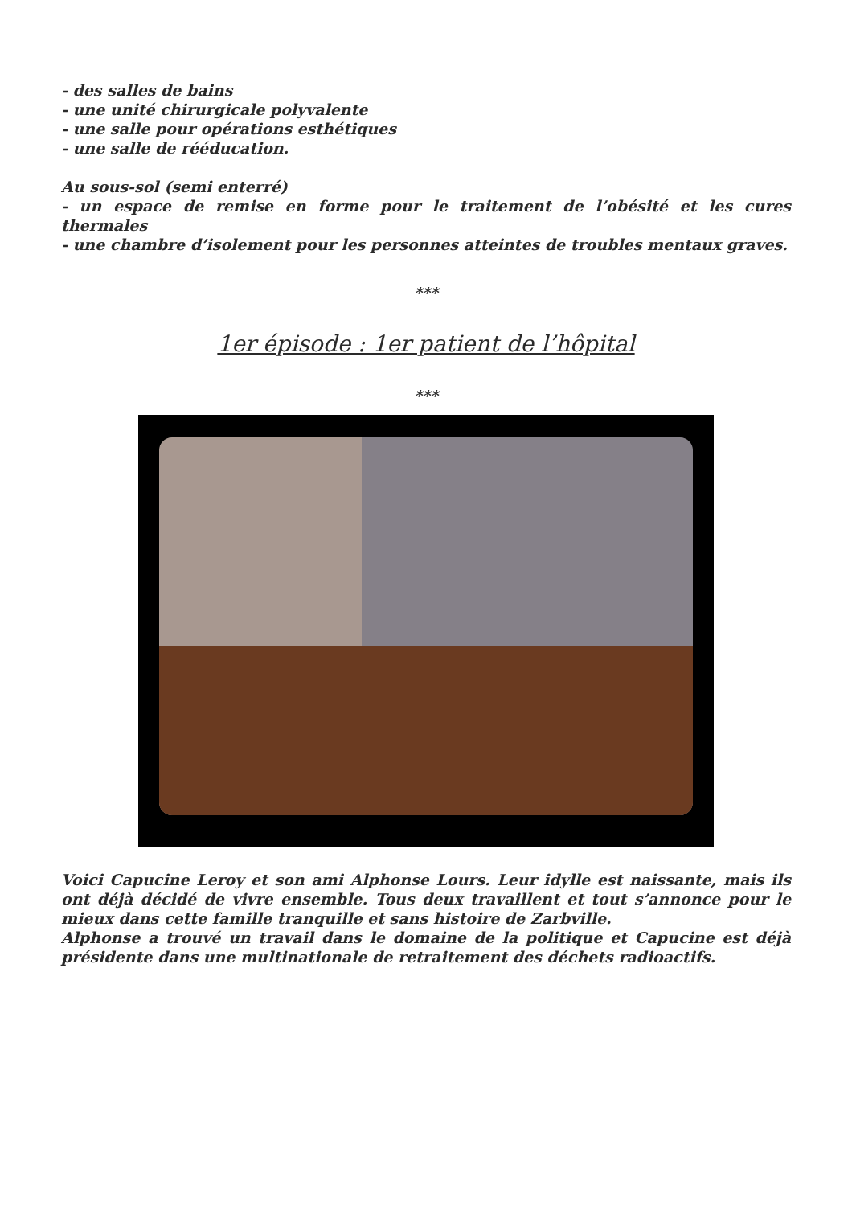- des salles de bains
- une unité chirurgicale polyvalente
- une salle pour opérations esthétiques
- une salle de rééducation.
Au sous-sol (semi enterré)
- un espace de remise en forme pour le traitement de l’obésité et les cures thermales
- une chambre d’isolement pour les personnes atteintes de troubles mentaux graves.
***
1er épisode : 1er patient de l’hôpital
***
Voici Capucine Leroy et son ami Alphonse Lours. Leur idylle est naissante, mais ils ont déjà décidé de vivre ensemble. Tous deux travaillent et tout s’annonce pour le mieux dans cette famille tranquille et sans histoire de Zarbville.
Alphonse a trouvé un travail dans le domaine de la politique et Capucine est déjà présidente dans une multinationale de retraitement des déchets radioactifs.